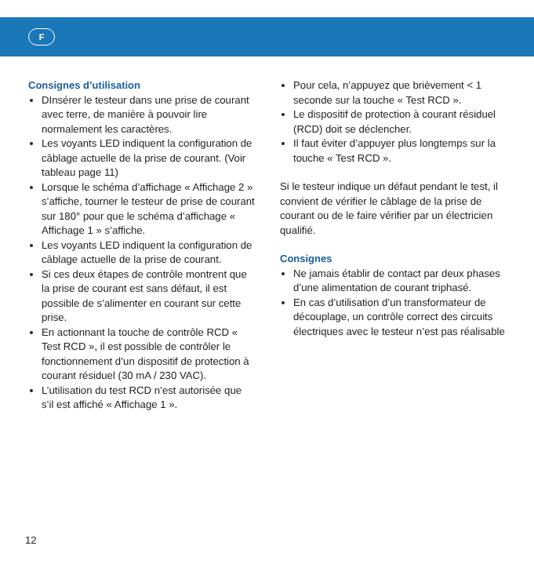F
Consignes d’utilisation
DInsérer le testeur dans une prise de courant avec terre, de manière à pouvoir lire normalement les caractères.
Les voyants LED indiquent la configuration de câblage actuelle de la prise de courant. (Voir tableau page 11)
Lorsque le schéma d’affichage « Affichage 2 » s’affiche, tourner le testeur de prise de courant sur 180° pour que le schéma d’affichage « Affichage 1 » s’affiche.
Les voyants LED indiquent la configuration de câblage actuelle de la prise de courant.
Si ces deux étapes de contrôle montrent que la prise de courant est sans défaut, il est possible de s’alimenter en courant sur cette prise.
En actionnant la touche de contrôle RCD « Test RCD », il est possible de contrôler le fonctionnement d’un dispositif de protection à courant résiduel (30 mA / 230 VAC).
L’utilisation du test RCD n’est autorisée que s’il est affiché « Affichage 1 ».
Pour cela, n’appuyez que brièvement < 1 seconde sur la touche « Test RCD ».
Le dispositif de protection à courant résiduel (RCD) doit se déclencher.
Il faut éviter d’appuyer plus longtemps sur la touche « Test RCD ».
Si le testeur indique un défaut pendant le test, il convient de vérifier le câblage de la prise de courant ou de le faire vérifier par un électricien qualifié.
Consignes
Ne jamais établir de contact par deux phases d’une alimentation de courant triphasé.
En cas d’utilisation d’un transformateur de découplage, un contrôle correct des circuits électriques avec le testeur n’est pas réalisable
12